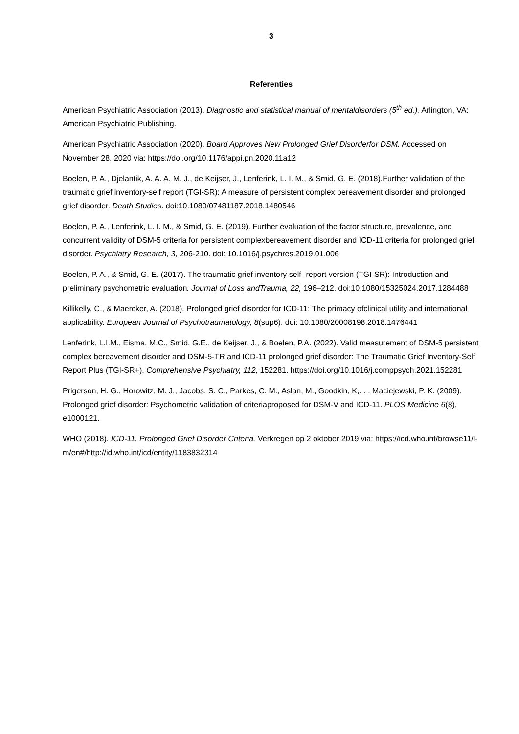3
Referenties
American Psychiatric Association (2013). Diagnostic and statistical manual of mentaldisorders (5<sup>th</sup> ed.). Arlington, VA: American Psychiatric Publishing.
American Psychiatric Association (2020). Board Approves New Prolonged Grief Disorderfor DSM. Accessed on November 28, 2020 via: https://doi.org/10.1176/appi.pn.2020.11a12
Boelen, P. A., Djelantik, A. A. A. M. J., de Keijser, J., Lenferink, L. I. M., & Smid, G. E. (2018).Further validation of the traumatic grief inventory-self report (TGI-SR): A measure of persistent complex bereavement disorder and prolonged grief disorder. Death Studies. doi:10.1080/07481187.2018.1480546
Boelen, P. A., Lenferink, L. I. M., & Smid, G. E. (2019). Further evaluation of the factor structure, prevalence, and concurrent validity of DSM-5 criteria for persistent complexbereavement disorder and ICD-11 criteria for prolonged grief disorder. Psychiatry Research, 3, 206-210. doi: 10.1016/j.psychres.2019.01.006
Boelen, P. A., & Smid, G. E. (2017). The traumatic grief inventory self -report version (TGI-SR): Introduction and preliminary psychometric evaluation. Journal of Loss andTrauma, 22, 196–212. doi:10.1080/15325024.2017.1284488
Killikelly, C., & Maercker, A. (2018). Prolonged grief disorder for ICD-11: The primacy ofclinical utility and international applicability. European Journal of Psychotraumatology, 8(sup6). doi: 10.1080/20008198.2018.1476441
Lenferink, L.I.M., Eisma, M.C., Smid, G.E., de Keijser, J., & Boelen, P.A. (2022). Valid measurement of DSM-5 persistent complex bereavement disorder and DSM-5-TR and ICD-11 prolonged grief disorder: The Traumatic Grief Inventory-Self Report Plus (TGI-SR+). Comprehensive Psychiatry, 112, 152281. https://doi.org/10.1016/j.comppsych.2021.152281
Prigerson, H. G., Horowitz, M. J., Jacobs, S. C., Parkes, C. M., Aslan, M., Goodkin, K,. . . Maciejewski, P. K. (2009). Prolonged grief disorder: Psychometric validation of criteriaproposed for DSM-V and ICD-11. PLOS Medicine 6(8), e1000121.
WHO (2018). ICD-11. Prolonged Grief Disorder Criteria. Verkregen op 2 oktober 2019 via: https://icd.who.int/browse11/l-m/en#/http://id.who.int/icd/entity/1183832314